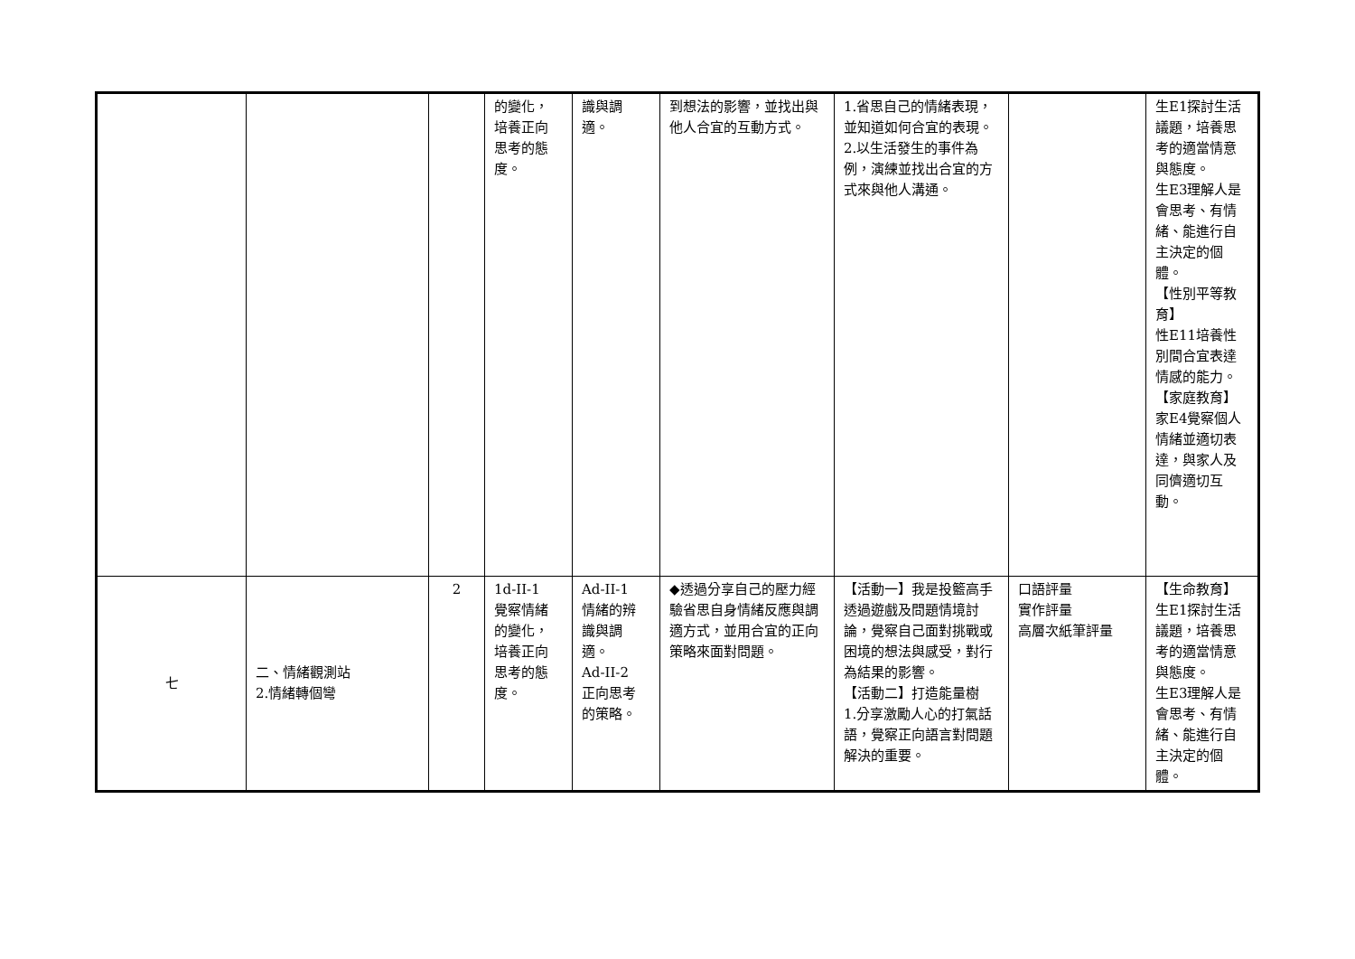| | | | 的變化， 培養正向 思考的態 度。 | 識與調 適。 | 到想法的影響，並找出與他人合宜的互動方式。 | 1.省思自己的情緒表現，並知道如何合宜的表現。 2.以生活發生的事件為例，演練並找出合宜的方式來與他人溝通。 | | 生E1探討生活議題，培養思考的適當情意與態度。 生E3理解人是會思考、有情緒、能進行自主決定的個體。 【性別平等教育】 性E11培養性別間合宜表達情感的能力。 【家庭教育】 家E4覺察個人情緒並適切表達，與家人及同儕適切互動。 |
| 七 | 二、情緒觀測站 2.情緒轉個彎 | 2 | 1d-II-1 覺察情緒 的變化， 培養正向 思考的態 度。 | Ad-II-1 情緒的辨 識與調 適。 Ad-II-2 正向思考 的策略。 | ◆透過分享自己的壓力經驗省思自身情緒反應與調適方式，並用合宜的正向策略來面對問題。 | 【活動一】我是投籃高手 透過遊戲及問題情境討論，覺察自己面對挑戰或困境的想法與感受，對行為結果的影響。 【活動二】打造能量樹 1.分享激勵人心的打氣話語，覺察正向語言對問題解決的重要。 | 口語評量 實作評量 高層次紙筆評量 | 【生命教育】 生E1探討生活議題，培養思考的適當情意與態度。 生E3理解人是會思考、有情緒、能進行自主決定的個體。 |